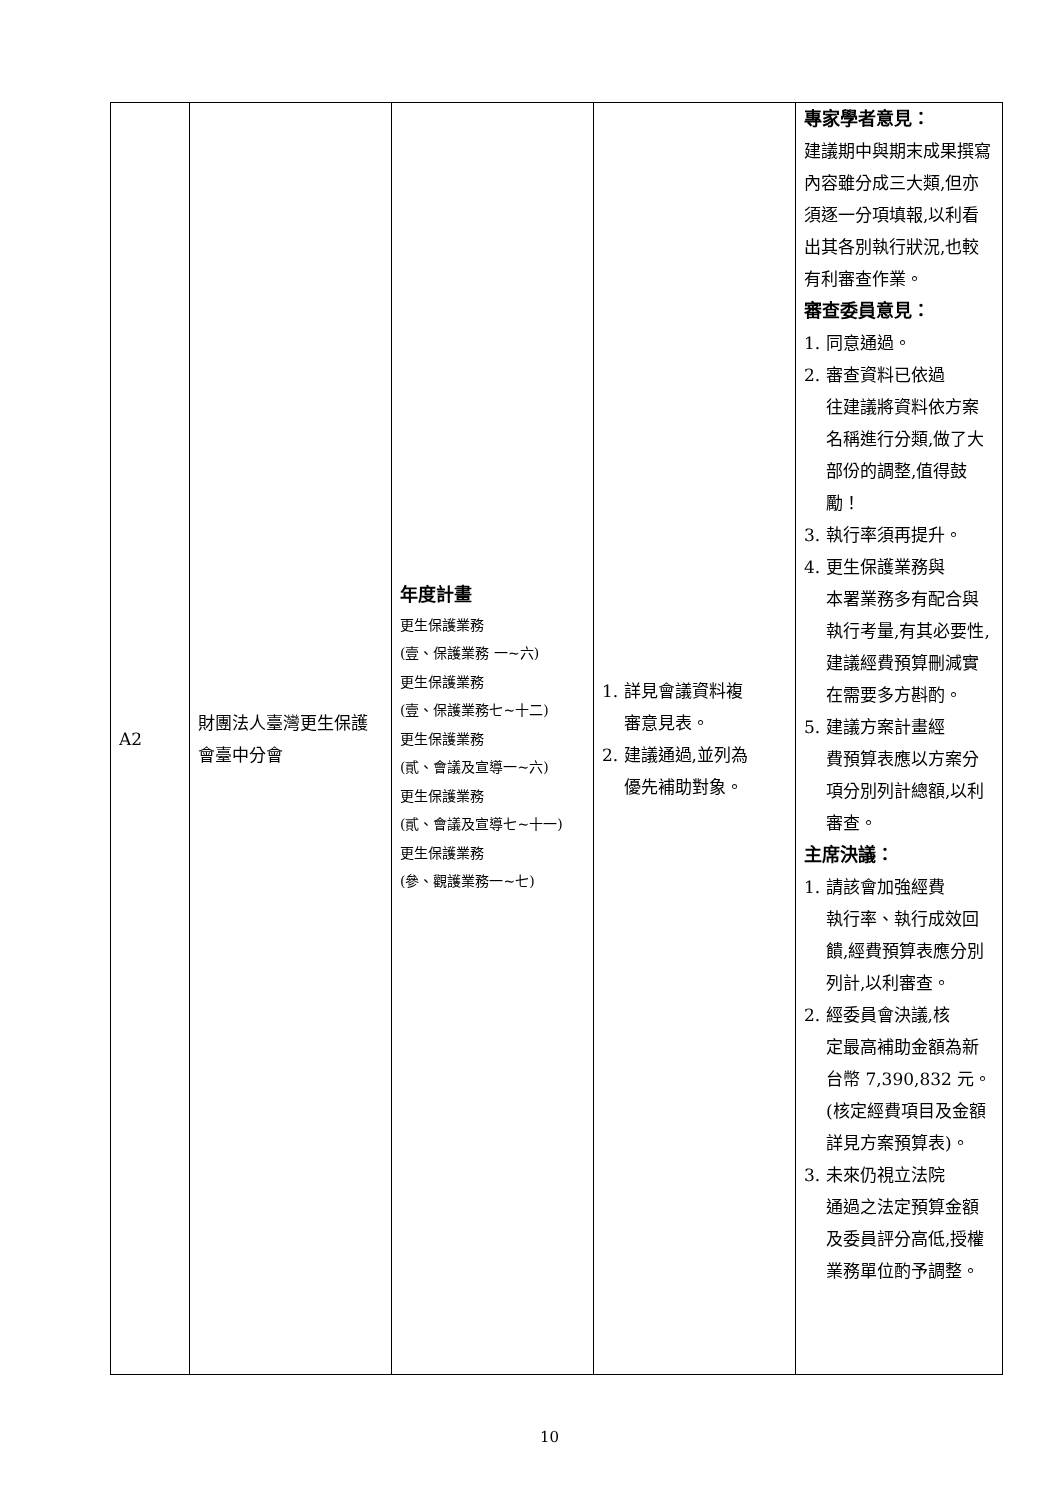| A2 | 財團法人臺灣更生保護會臺中分會 | 年度計畫 更生保護業務 (壹、保護業務 一~六) 更生保護業務 (壹、保護業務七~十二) 更生保護業務 (貳、會議及宣導一~六) 更生保護業務 (貳、會議及宣導七~十一) 更生保護業務 (參、觀護業務一~七) | 1. 詳見會議資料複 審意見表。 2. 建議通過,並列為 優先補助對象。 | 專家學者意見： 建議期中與期末成果撰寫內容雖分成三大類,但亦須逐一分項填報,以利看出其各別執行狀況,也較有利審查作業。 審查委員意見： 1. 同意通過。 2. 審查資料已依過 往建議將資料依方案名稱進行分類,做了大部份的調整,值得鼓勵！ 3. 執行率須再提升。 4. 更生保護業務與 本署業務多有配合與執行考量,有其必要性,建議經費預算刪減實在需要多方斟酌。 5. 建議方案計畫經 費預算表應以方案分項分別列計總額,以利審查。 主席決議： 1. 請該會加強經費 執行率、執行成效回饋,經費預算表應分別列計,以利審查。 2. 經委員會決議,核 定最高補助金額為新台幣 7,390,832 元。(核定經費項目及金額詳見方案預算表)。 3. 未來仍視立法院 通過之法定預算金額及委員評分高低,授權業務單位酌予調整。 |
10